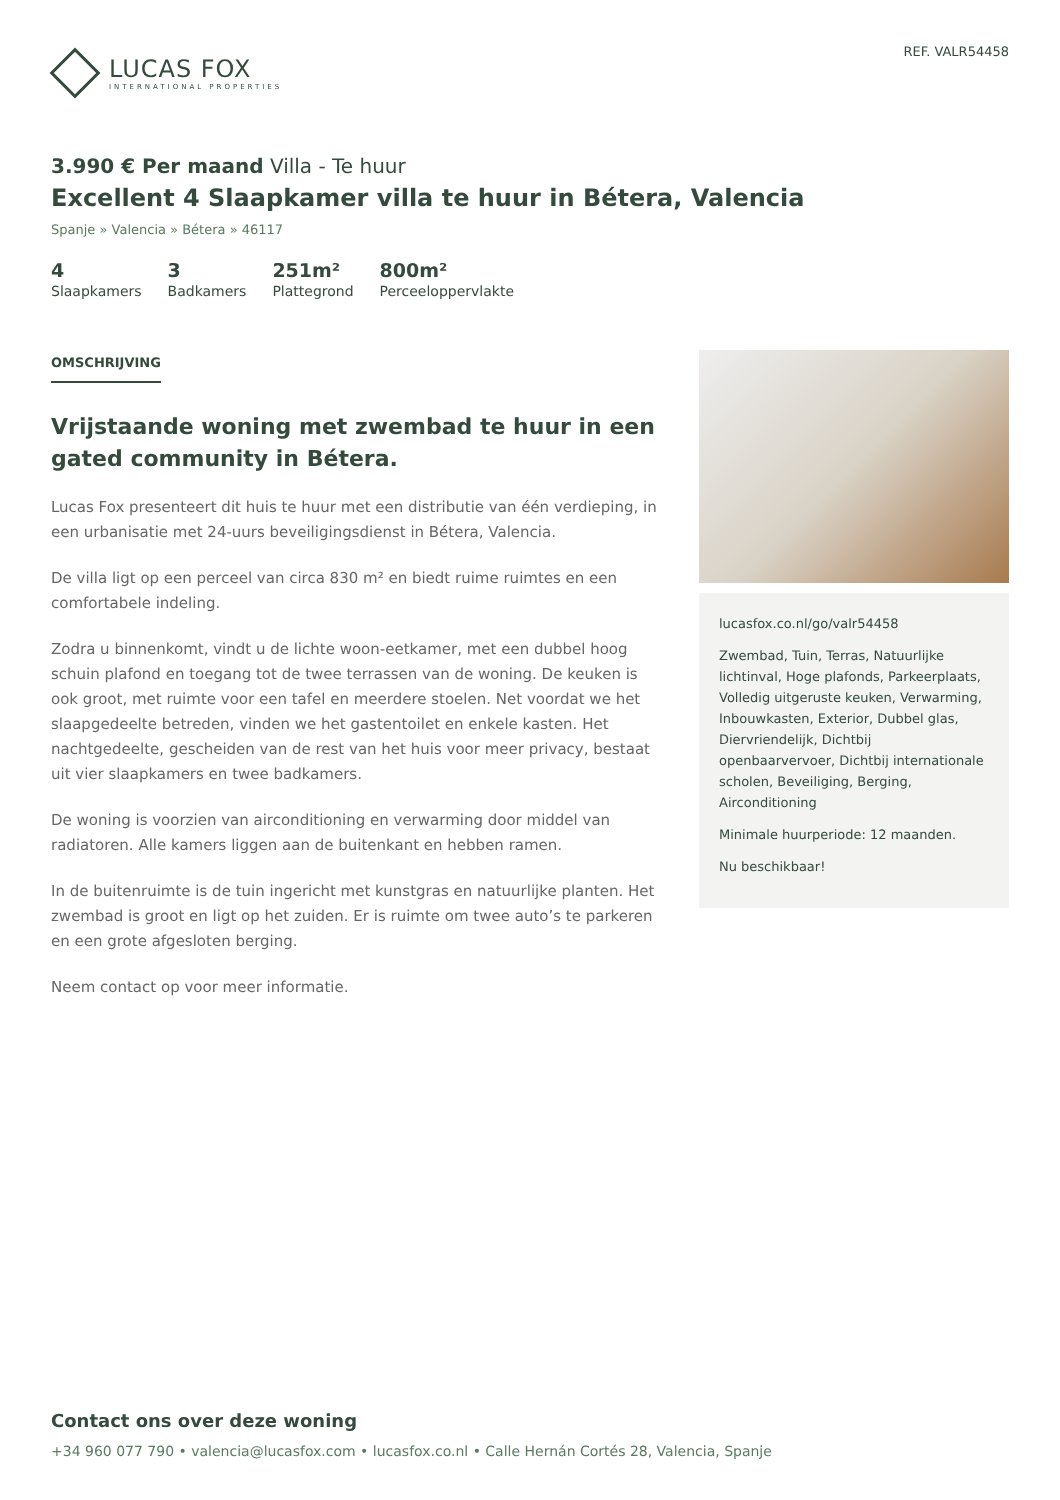LUCAS FOX
INTERNATIONAL PROPERTIES
REF. VALR54458
3.990 € Per maand Villa - Te huur
Excellent 4 Slaapkamer villa te huur in Bétera, Valencia
Spanje » Valencia » Bétera » 46117
4
Slaapkamers
3
Badkamers
251m²
Plattegrond
800m²
Perceeloppervlakte
OMSCHRIJVING
Vrijstaande woning met zwembad te huur in een gated community in Bétera.
Lucas Fox presenteert dit huis te huur met een distributie van één verdieping, in een urbanisatie met 24-uurs beveiligingsdienst in Bétera, Valencia.
De villa ligt op een perceel van circa 830 m² en biedt ruime ruimtes en een comfortabele indeling.
Zodra u binnenkomt, vindt u de lichte woon-eetkamer, met een dubbel hoog schuin plafond en toegang tot de twee terrassen van de woning. De keuken is ook groot, met ruimte voor een tafel en meerdere stoelen. Net voordat we het slaapgedeelte betreden, vinden we het gastentoilet en enkele kasten. Het nachtgedeelte, gescheiden van de rest van het huis voor meer privacy, bestaat uit vier slaapkamers en twee badkamers.
De woning is voorzien van airconditioning en verwarming door middel van radiatoren. Alle kamers liggen aan de buitenkant en hebben ramen.
In de buitenruimte is de tuin ingericht met kunstgras en natuurlijke planten. Het zwembad is groot en ligt op het zuiden. Er is ruimte om twee auto’s te parkeren en een grote afgesloten berging.
Neem contact op voor meer informatie.
lucasfox.co.nl/go/valr54458
Zwembad, Tuin, Terras, Natuurlijke lichtinval, Hoge plafonds, Parkeerplaats, Volledig uitgeruste keuken, Verwarming, Inbouwkasten, Exterior, Dubbel glas, Diervriendelijk, Dichtbij openbaarvervoer, Dichtbij internationale scholen, Beveiliging, Berging, Airconditioning
Minimale huurperiode: 12 maanden.
Nu beschikbaar!
Contact ons over deze woning
+34 960 077 790 • valencia@lucasfox.com • lucasfox.co.nl • Calle Hernán Cortés 28, Valencia, Spanje